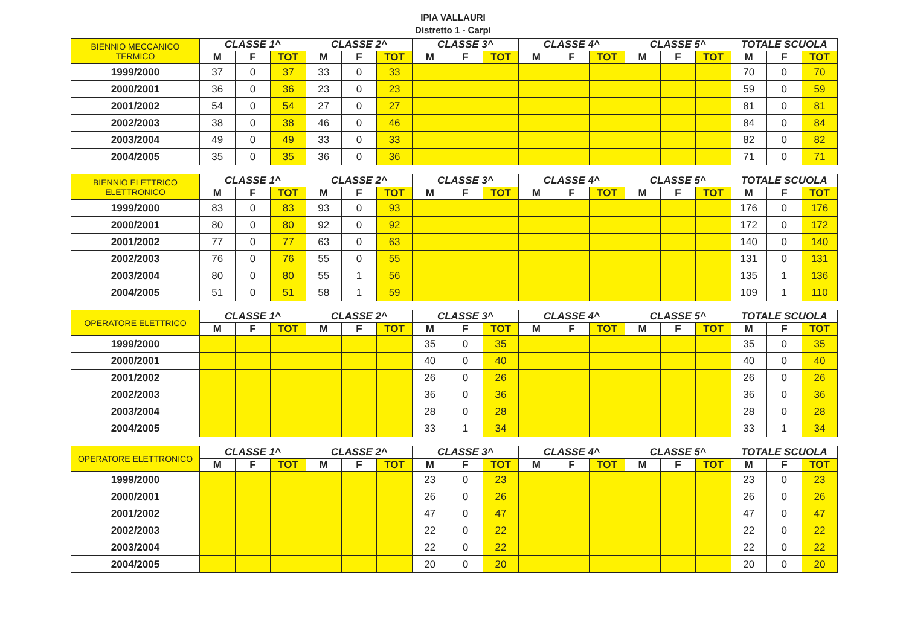IPIA VALLAURI
Distretto 1 - Carpi
| BIENNIO MECCANICO TERMICO | CLASSE 1^ | | | CLASSE 2^ | | | CLASSE 3^ | | | CLASSE 4^ | | | CLASSE 5^ | | | TOTALE SCUOLA | | |
| --- | --- | --- | --- | --- | --- | --- | --- | --- | --- | --- | --- | --- | --- | --- | --- | --- | --- | --- |
| | M | F | TOT | M | F | TOT | M | F | TOT | M | F | TOT | M | F | TOT | M | F | TOT |
| 1999/2000 | 37 | 0 | 37 | 33 | 0 | 33 | | | | | | | | | | 70 | 0 | 70 |
| 2000/2001 | 36 | 0 | 36 | 23 | 0 | 23 | | | | | | | | | | 59 | 0 | 59 |
| 2001/2002 | 54 | 0 | 54 | 27 | 0 | 27 | | | | | | | | | | 81 | 0 | 81 |
| 2002/2003 | 38 | 0 | 38 | 46 | 0 | 46 | | | | | | | | | | 84 | 0 | 84 |
| 2003/2004 | 49 | 0 | 49 | 33 | 0 | 33 | | | | | | | | | | 82 | 0 | 82 |
| 2004/2005 | 35 | 0 | 35 | 36 | 0 | 36 | | | | | | | | | | 71 | 0 | 71 |
| BIENNIO ELETTRICO ELETTRONICO | CLASSE 1^ | | | CLASSE 2^ | | | CLASSE 3^ | | | CLASSE 4^ | | | CLASSE 5^ | | | TOTALE SCUOLA | | |
| --- | --- | --- | --- | --- | --- | --- | --- | --- | --- | --- | --- | --- | --- | --- | --- | --- | --- | --- |
| | M | F | TOT | M | F | TOT | M | F | TOT | M | F | TOT | M | F | TOT | M | F | TOT |
| 1999/2000 | 83 | 0 | 83 | 93 | 0 | 93 | | | | | | | | | | 176 | 0 | 176 |
| 2000/2001 | 80 | 0 | 80 | 92 | 0 | 92 | | | | | | | | | | 172 | 0 | 172 |
| 2001/2002 | 77 | 0 | 77 | 63 | 0 | 63 | | | | | | | | | | 140 | 0 | 140 |
| 2002/2003 | 76 | 0 | 76 | 55 | 0 | 55 | | | | | | | | | | 131 | 0 | 131 |
| 2003/2004 | 80 | 0 | 80 | 55 | 1 | 56 | | | | | | | | | | 135 | 1 | 136 |
| 2004/2005 | 51 | 0 | 51 | 58 | 1 | 59 | | | | | | | | | | 109 | 1 | 110 |
| OPERATORE ELETTRICO | CLASSE 1^ | | | CLASSE 2^ | | | CLASSE 3^ | | | CLASSE 4^ | | | CLASSE 5^ | | | TOTALE SCUOLA | | |
| --- | --- | --- | --- | --- | --- | --- | --- | --- | --- | --- | --- | --- | --- | --- | --- | --- | --- | --- |
| | M | F | TOT | M | F | TOT | M | F | TOT | M | F | TOT | M | F | TOT | M | F | TOT |
| 1999/2000 | | | | | | | 35 | 0 | 35 | | | | | | | 35 | 0 | 35 |
| 2000/2001 | | | | | | | 40 | 0 | 40 | | | | | | | 40 | 0 | 40 |
| 2001/2002 | | | | | | | 26 | 0 | 26 | | | | | | | 26 | 0 | 26 |
| 2002/2003 | | | | | | | 36 | 0 | 36 | | | | | | | 36 | 0 | 36 |
| 2003/2004 | | | | | | | 28 | 0 | 28 | | | | | | | 28 | 0 | 28 |
| 2004/2005 | | | | | | | 33 | 1 | 34 | | | | | | | 33 | 1 | 34 |
| OPERATORE ELETTRONICO | CLASSE 1^ | | | CLASSE 2^ | | | CLASSE 3^ | | | CLASSE 4^ | | | CLASSE 5^ | | | TOTALE SCUOLA | | |
| --- | --- | --- | --- | --- | --- | --- | --- | --- | --- | --- | --- | --- | --- | --- | --- | --- | --- | --- |
| | M | F | TOT | M | F | TOT | M | F | TOT | M | F | TOT | M | F | TOT | M | F | TOT |
| 1999/2000 | | | | | | | 23 | 0 | 23 | | | | | | | 23 | 0 | 23 |
| 2000/2001 | | | | | | | 26 | 0 | 26 | | | | | | | 26 | 0 | 26 |
| 2001/2002 | | | | | | | 47 | 0 | 47 | | | | | | | 47 | 0 | 47 |
| 2002/2003 | | | | | | | 22 | 0 | 22 | | | | | | | 22 | 0 | 22 |
| 2003/2004 | | | | | | | 22 | 0 | 22 | | | | | | | 22 | 0 | 22 |
| 2004/2005 | | | | | | | 20 | 0 | 20 | | | | | | | 20 | 0 | 20 |